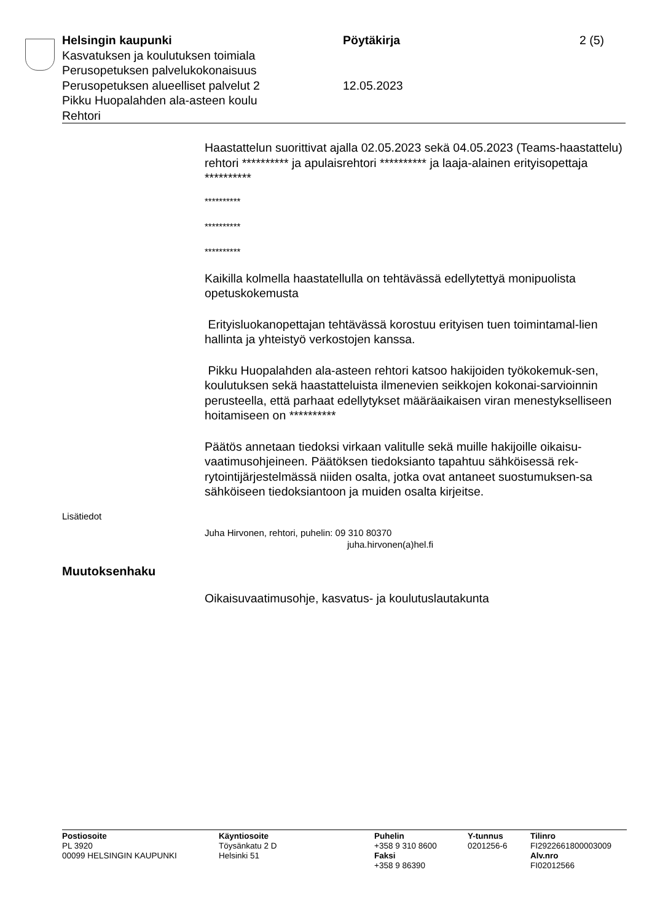Helsingin kaupunki
Kasvatuksen ja koulutuksen toimiala
Perusopetuksen palvelukokonaisuus
Perusopetuksen alueelliset palvelut 2
Pikku Huopalahden ala-asteen koulu
Rehtori
Pöytäkirja
12.05.2023
2 (5)
Haastattelun suorittivat ajalla 02.05.2023 sekä 04.05.2023 (Teams-haastattelu) rehtori ********** ja apulaisrehtori ********** ja laaja-alainen erityisopettaja **********
**********
**********
**********
Kaikilla kolmella haastatellulla on tehtävässä edellytettyä monipuolista opetuskokemusta
Erityisluokanopettajan tehtävässä korostuu erityisen tuen toimintamal-lien hallinta ja yhteistyö verkostojen kanssa.
Pikku Huopalahden ala-asteen rehtori katsoo hakijoiden työkokemuk-sen, koulutuksen sekä haastatteluista ilmenevien seikkojen kokonai-sarvioinnin perusteella, että parhaat edellytykset määräaikaisen viran menestykselliseen hoitamiseen on **********
Päätös annetaan tiedoksi virkaan valitulle sekä muille hakijoille oikaisu-vaatimusohjeineen. Päätöksen tiedoksianto tapahtuu sähköisessä rek-rytointijärjestelmässä niiden osalta, jotka ovat antaneet suostumuksen-sa sähköiseen tiedoksiantoon ja muiden osalta kirjeitse.
Lisätiedot
Juha Hirvonen, rehtori, puhelin: 09 310 80370
juha.hirvonen(a)hel.fi
Muutoksenhaku
Oikaisuvaatimusohje, kasvatus- ja koulutuslautakunta
Postiosoite
PL 3920
00099 HELSINGIN KAUPUNKI
Käyntiosoite
Töysänkatu 2 D
Helsinki 51
Puhelin
+358 9 310 8600
Faksi
+358 9 86390
Y-tunnus
0201256-6
Tilinro
FI2922661800003009
Alv.nro
FI02012566